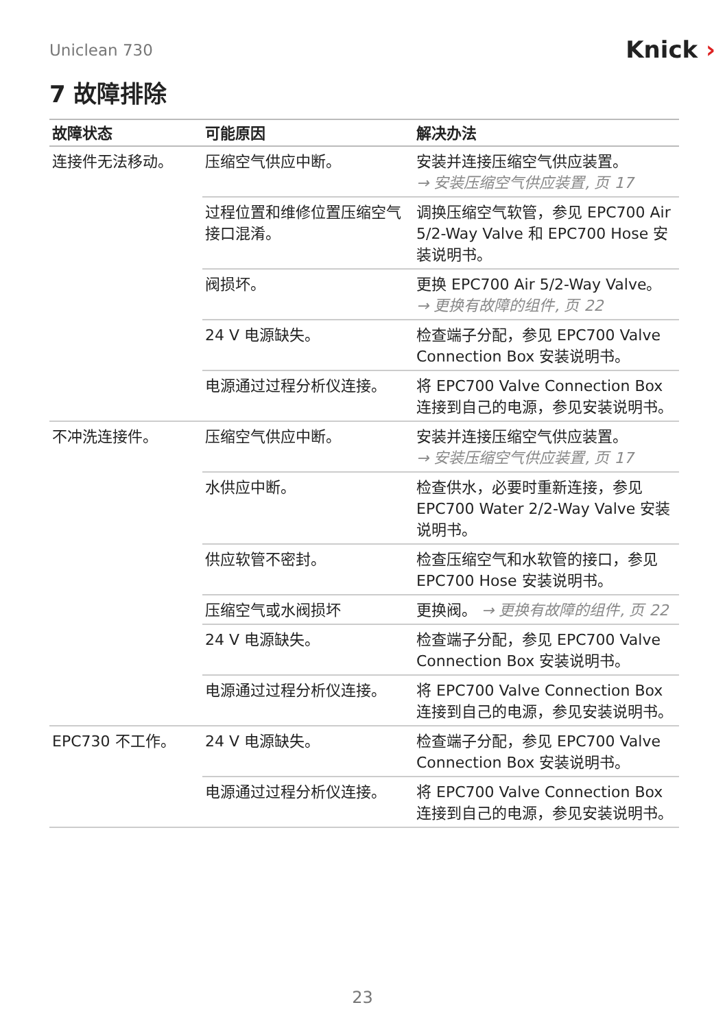Uniclean 730
Knick ›
7 故障排除
| 故障状态 | 可能原因 | 解决办法 |
| --- | --- | --- |
| 连接件无法移动。 | 压缩空气供应中断。 | 安装并连接压缩空气供应装置。 → 安装压缩空气供应装置, 页 17 |
| | 过程位置和维修位置压缩空气接口混淆。 | 调换压缩空气软管，参见 EPC700 Air 5/2-Way Valve 和 EPC700 Hose 安装说明书。 |
| | 阀损坏。 | 更换 EPC700 Air 5/2-Way Valve。 → 更换有故障的组件, 页 22 |
| | 24 V 电源缺失。 | 检查端子分配，参见 EPC700 Valve Connection Box 安装说明书。 |
| | 电源通过过程分析仪连接。 | 将 EPC700 Valve Connection Box 连接到自己的电源，参见安装说明书。 |
| 不冲洗连接件。 | 压缩空气供应中断。 | 安装并连接压缩空气供应装置。 → 安装压缩空气供应装置, 页 17 |
| | 水供应中断。 | 检查供水，必要时重新连接，参见 EPC700 Water 2/2-Way Valve 安装说明书。 |
| | 供应软管不密封。 | 检查压缩空气和水软管的接口，参见 EPC700 Hose 安装说明书。 |
| | 压缩空气或水阀损坏 | 更换阀。 → 更换有故障的组件, 页 22 |
| | 24 V 电源缺失。 | 检查端子分配，参见 EPC700 Valve Connection Box 安装说明书。 |
| | 电源通过过程分析仪连接。 | 将 EPC700 Valve Connection Box 连接到自己的电源，参见安装说明书。 |
| EPC730 不工作。 | 24 V 电源缺失。 | 检查端子分配，参见 EPC700 Valve Connection Box 安装说明书。 |
| | 电源通过过程分析仪连接。 | 将 EPC700 Valve Connection Box 连接到自己的电源，参见安装说明书。 |
23